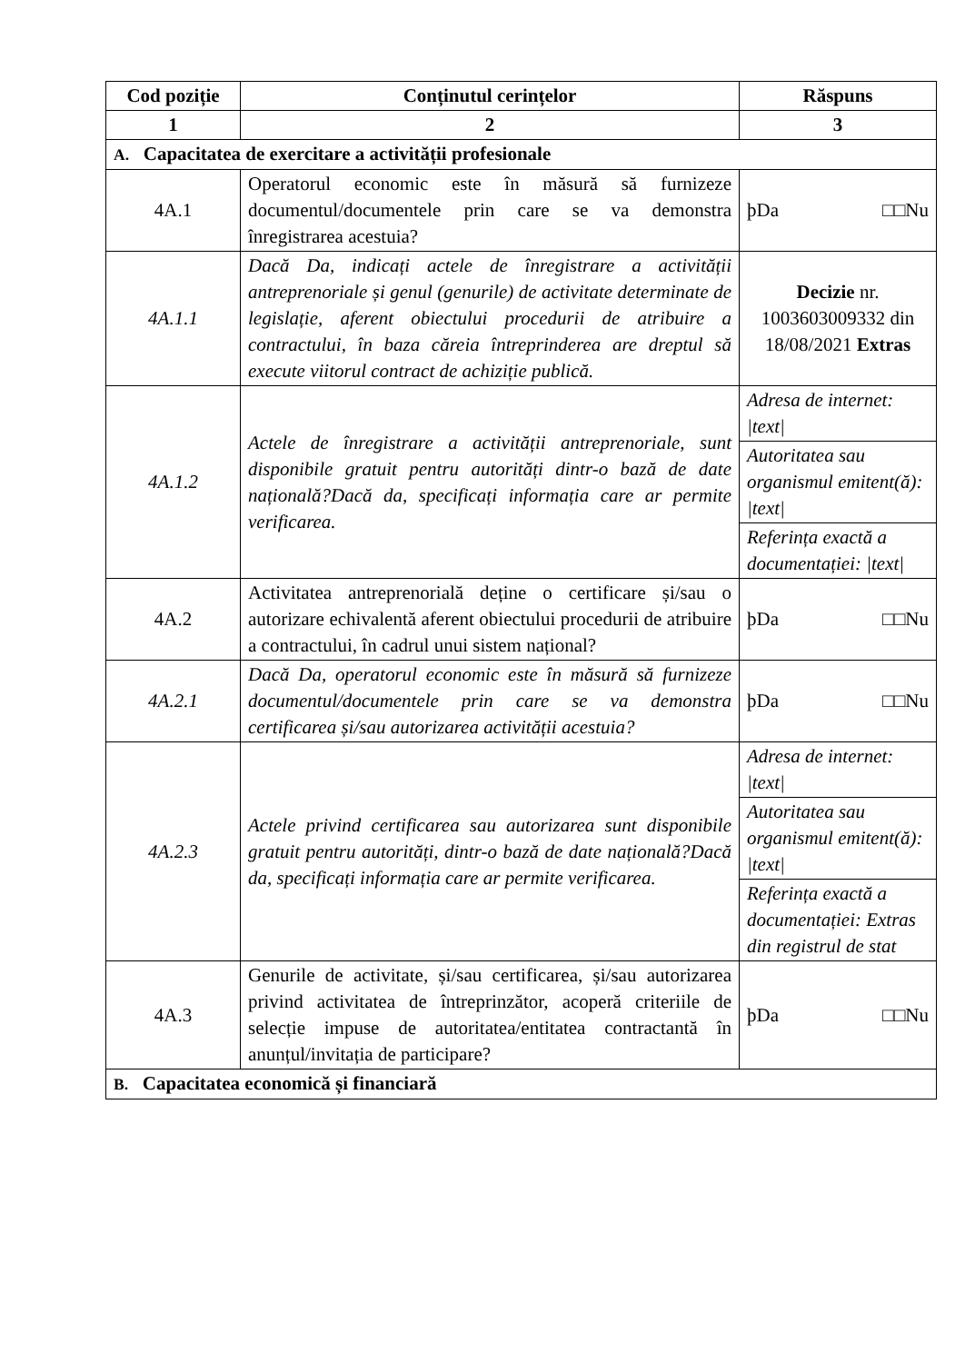| Cod poziție | Conținutul cerințelor | Răspuns |
| --- | --- | --- |
| 1 | 2 | 3 |
| A. Capacitatea de exercitare a activității profesionale | | |
| 4A.1 | Operatorul economic este în măsură să furnizeze documentul/documentele prin care se va demonstra înregistrarea acestuia? | þDa □□Nu |
| 4A.1.1 | Dacă Da, indicați actele de înregistrare a activității antreprenoriale și genul (genurile) de activitate determinate de legislație, aferent obiectului procedurii de atribuire a contractului, în baza căreia întreprinderea are dreptul să execute viitorul contract de achiziție publică. | Decizie nr. 1003603009332 din 18/08/2021 Extras |
| 4A.1.2 | Actele de înregistrare a activității antreprenoriale, sunt disponibile gratuit pentru autorități dintr-o bază de date națională?Dacă da, specificați informația care ar permite verificarea. | Adresa de internet: /text/ Autoritatea sau organismul emitent(ă): /text/ Referința exactă a documentației: /text/ |
| 4A.2 | Activitatea antreprenorială deține o certificare și/sau o autorizare echivalentă aferent obiectului procedurii de atribuire a contractului, în cadrul unui sistem național? | þDa □□Nu |
| 4A.2.1 | Dacă Da, operatorul economic este în măsură să furnizeze documentul/documentele prin care se va demonstra certificarea și/sau autorizarea activității acestuia? | þDa □□Nu |
| 4A.2.3 | Actele privind certificarea sau autorizarea sunt disponibile gratuit pentru autorități, dintr-o bază de date națională?Dacă da, specificați informația care ar permite verificarea. | Adresa de internet: /text/ Autoritatea sau organismul emitent(ă): /text/ Referința exactă a documentației: Extras din registrul de stat |
| 4A.3 | Genurile de activitate, și/sau certificarea, și/sau autorizarea privind activitatea de întreprinzător, acoperă criteriile de selecție impuse de autoritatea/entitatea contractantă în anunțul/invitația de participare? | þDa □□Nu |
| B. Capacitatea economică și financiară | | |